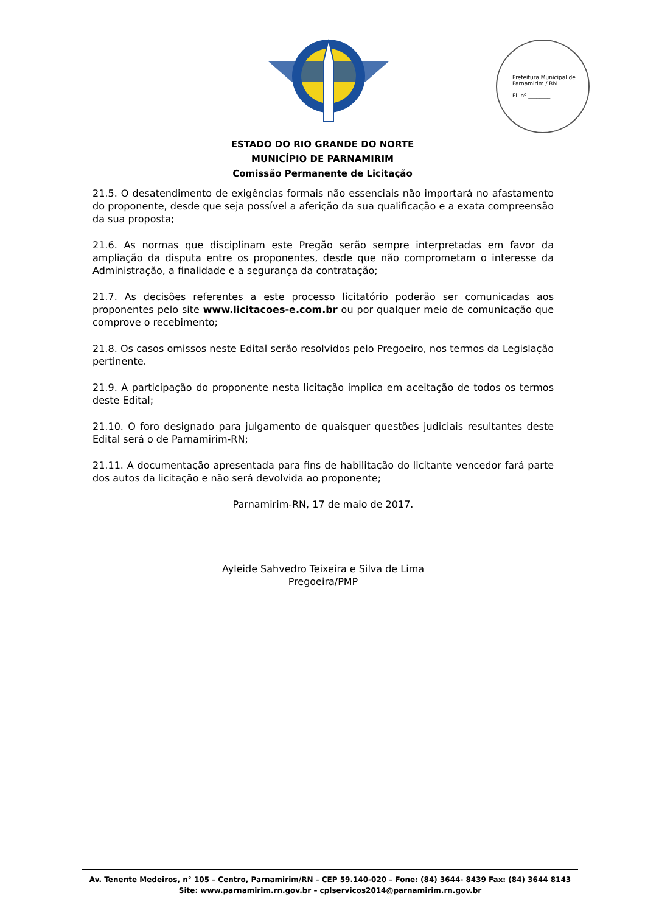Prefeitura Municipal de Parnamirim / RN
Fl. nº ________
ESTADO DO RIO GRANDE DO NORTE
MUNICÍPIO DE PARNAMIRIM
Comissão Permanente de Licitação
21.5. O desatendimento de exigências formais não essenciais não importará no afastamento do proponente, desde que seja possível a aferição da sua qualificação e a exata compreensão da sua proposta;
21.6. As normas que disciplinam este Pregão serão sempre interpretadas em favor da ampliação da disputa entre os proponentes, desde que não comprometam o interesse da Administração, a finalidade e a segurança da contratação;
21.7. As decisões referentes a este processo licitatório poderão ser comunicadas aos proponentes pelo site www.licitacoes-e.com.br ou por qualquer meio de comunicação que comprove o recebimento;
21.8. Os casos omissos neste Edital serão resolvidos pelo Pregoeiro, nos termos da Legislação pertinente.
21.9. A participação do proponente nesta licitação implica em aceitação de todos os termos deste Edital;
21.10. O foro designado para julgamento de quaisquer questões judiciais resultantes deste Edital será o de Parnamirim-RN;
21.11. A documentação apresentada para fins de habilitação do licitante vencedor fará parte dos autos da licitação e não será devolvida ao proponente;
Parnamirim-RN, 17 de maio de 2017.
Ayleide Sahvedro Teixeira e Silva de Lima
Pregoeira/PMP
Av. Tenente Medeiros, n° 105 – Centro, Parnamirim/RN – CEP 59.140-020 – Fone: (84) 3644- 8439 Fax: (84) 3644 8143
Site: www.parnamirim.rn.gov.br – cplservicos2014@parnamirim.rn.gov.br